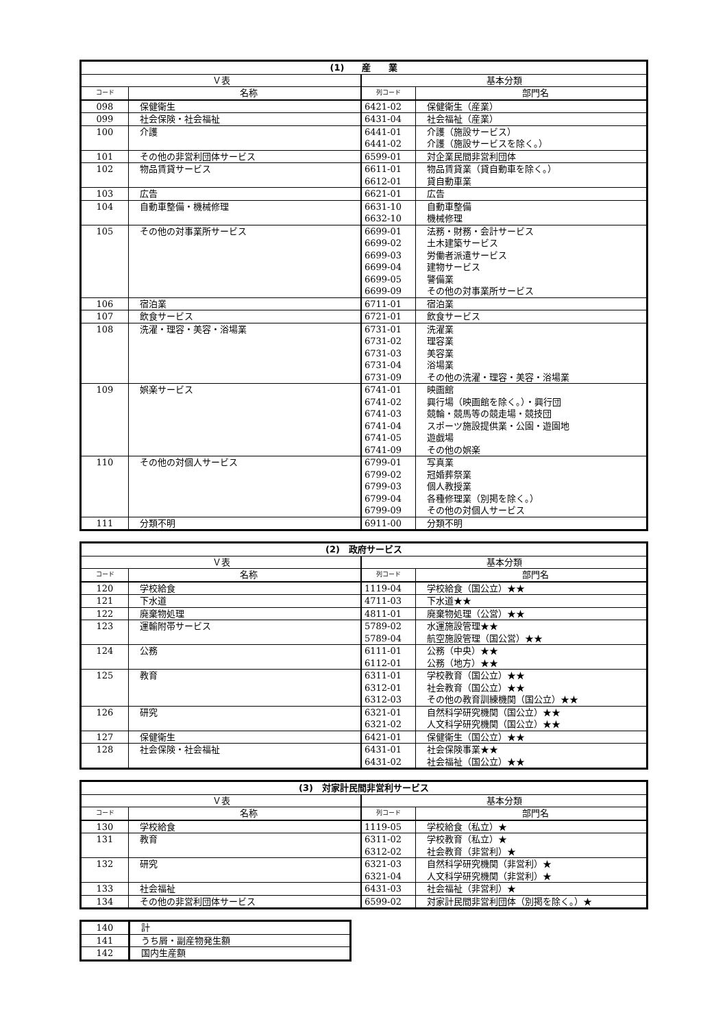| (1) 産 業 | | | |
| --- | --- | --- | --- |
| Ｖ表 | | 基本分類 | |
| コード | 名称 | 列コード | 部門名 |
| 098 | 保健衛生 | 6421-02 | 保健衛生（産業） |
| 099 | 社会保険・社会福祉 | 6431-04 | 社会福祉（産業） |
| 100 | 介護 | 6441-01 | 介護（施設サービス） |
| | | 6441-02 | 介護（施設サービスを除く。） |
| 101 | その他の非営利団体サービス | 6599-01 | 対企業民間非営利団体 |
| 102 | 物品賃貸サービス | 6611-01 | 物品賃貸業（貸自動車を除く。） |
| | | 6612-01 | 貸自動車業 |
| 103 | 広告 | 6621-01 | 広告 |
| 104 | 自動車整備・機械修理 | 6631-10 | 自動車整備 |
| | | 6632-10 | 機械修理 |
| 105 | その他の対事業所サービス | 6699-01 | 法務・財務・会計サービス |
| | | 6699-02 | 土木建築サービス |
| | | 6699-03 | 労働者派遣サービス |
| | | 6699-04 | 建物サービス |
| | | 6699-05 | 警備業 |
| | | 6699-09 | その他の対事業所サービス |
| 106 | 宿泊業 | 6711-01 | 宿泊業 |
| 107 | 飲食サービス | 6721-01 | 飲食サービス |
| 108 | 洗濯・理容・美容・浴場業 | 6731-01 | 洗濯業 |
| | | 6731-02 | 理容業 |
| | | 6731-03 | 美容業 |
| | | 6731-04 | 浴場業 |
| | | 6731-09 | その他の洗濯・理容・美容・浴場業 |
| 109 | 娯楽サービス | 6741-01 | 映画館 |
| | | 6741-02 | 興行場（映画館を除く。）・興行団 |
| | | 6741-03 | 競輪・競馬等の競走場・競技団 |
| | | 6741-04 | スポーツ施設提供業・公園・遊園地 |
| | | 6741-05 | 遊戯場 |
| | | 6741-09 | その他の娯楽 |
| 110 | その他の対個人サービス | 6799-01 | 写真業 |
| | | 6799-02 | 冠婚葬祭業 |
| | | 6799-03 | 個人教授業 |
| | | 6799-04 | 各種修理業（別掲を除く。） |
| | | 6799-09 | その他の対個人サービス |
| 111 | 分類不明 | 6911-00 | 分類不明 |
| (2) 政府サービス | | | |
| --- | --- | --- | --- |
| Ｖ表 | | 基本分類 | |
| コード | 名称 | 列コード | 部門名 |
| 120 | 学校給食 | 1119-04 | 学校給食（国公立）★★ |
| 121 | 下水道 | 4711-03 | 下水道★★ |
| 122 | 廃棄物処理 | 4811-01 | 廃棄物処理（公営）★★ |
| 123 | 運輸附帯サービス | 5789-02 | 水運施設管理★★ |
| | | 5789-04 | 航空施設管理（国公営）★★ |
| 124 | 公務 | 6111-01 | 公務（中央）★★ |
| | | 6112-01 | 公務（地方）★★ |
| 125 | 教育 | 6311-01 | 学校教育（国公立）★★ |
| | | 6312-01 | 社会教育（国公立）★★ |
| | | 6312-03 | その他の教育訓練機関（国公立）★★ |
| 126 | 研究 | 6321-01 | 自然科学研究機関（国公立）★★ |
| | | 6321-02 | 人文科学研究機関（国公立）★★ |
| 127 | 保健衛生 | 6421-01 | 保健衛生（国公立）★★ |
| 128 | 社会保険・社会福祉 | 6431-01 | 社会保険事業★★ |
| | | 6431-02 | 社会福祉（国公立）★★ |
| (3) 対家計民間非営利サービス | | | |
| --- | --- | --- | --- |
| Ｖ表 | | 基本分類 | |
| コード | 名称 | 列コード | 部門名 |
| 130 | 学校給食 | 1119-05 | 学校給食（私立）★ |
| 131 | 教育 | 6311-02 | 学校教育（私立）★ |
| | | 6312-02 | 社会教育（非営利）★ |
| 132 | 研究 | 6321-03 | 自然科学研究機関（非営利）★ |
| | | 6321-04 | 人文科学研究機関（非営利）★ |
| 133 | 社会福祉 | 6431-03 | 社会福祉（非営利）★ |
| 134 | その他の非営利団体サービス | 6599-02 | 対家計民間非営利団体（別掲を除く。）★ |
| 140 | 計 |
| 141 | うち屑・副産物発生額 |
| 142 | 国内生産額 |